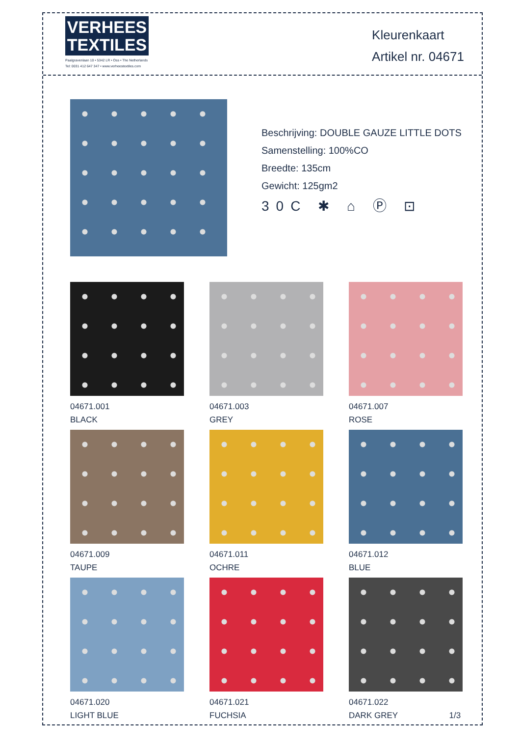VERHEES
TEXTILES
Paalgravenlaan 10 • 5342 LR • Oss • The Netherlands
Tel: 0031 412 647 347 • www.verheestextiles.com
Kleurenkaart
Artikel nr. 04671
Beschrijving: DOUBLE GAUZE LITTLE DOTS
Samenstelling: 100%CO
Breedte: 135cm
Gewicht: 125gm2
30C ✱ ⌂ Ⓟ ⊡
04671.001
BLACK
04671.003
GREY
04671.007
ROSE
04671.009
TAUPE
04671.011
OCHRE
04671.012
BLUE
04671.020
LIGHT BLUE
04671.021
FUCHSIA
04671.022
DARK GREY 1/3